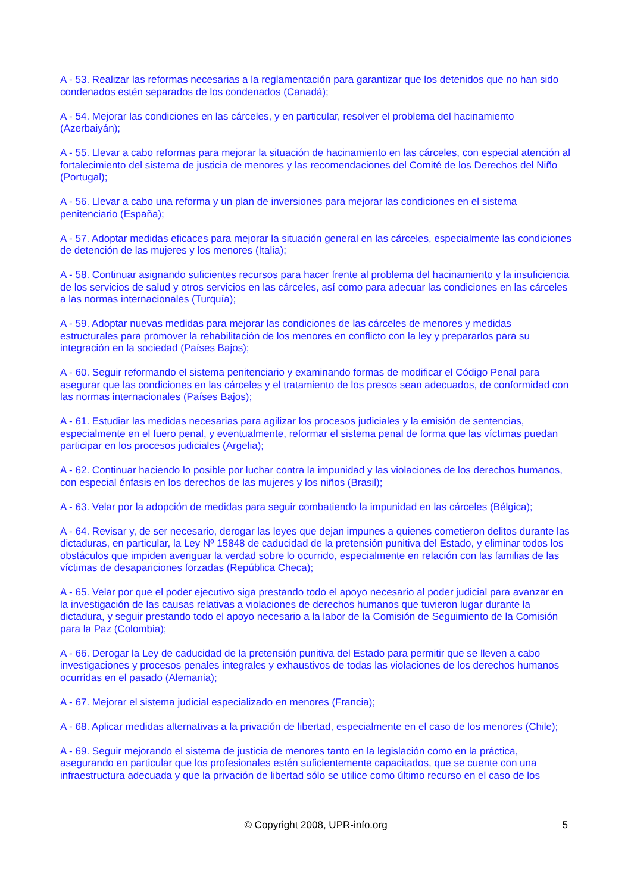A - 53. Realizar las reformas necesarias a la reglamentación para garantizar que los detenidos que no han sido condenados estén separados de los condenados (Canadá);
A - 54. Mejorar las condiciones en las cárceles, y en particular, resolver el problema del hacinamiento (Azerbaiyán);
A - 55. Llevar a cabo reformas para mejorar la situación de hacinamiento en las cárceles, con especial atención al fortalecimiento del sistema de justicia de menores y las recomendaciones del Comité de los Derechos del Niño (Portugal);
A - 56. Llevar a cabo una reforma y un plan de inversiones para mejorar las condiciones en el sistema penitenciario (España);
A - 57. Adoptar medidas eficaces para mejorar la situación general en las cárceles, especialmente las condiciones de detención de las mujeres y los menores (Italia);
A - 58. Continuar asignando suficientes recursos para hacer frente al problema del hacinamiento y la insuficiencia de los servicios de salud y otros servicios en las cárceles, así como para adecuar las condiciones en las cárceles a las normas internacionales (Turquía);
A - 59. Adoptar nuevas medidas para mejorar las condiciones de las cárceles de menores y medidas estructurales para promover la rehabilitación de los menores en conflicto con la ley y prepararlos para su integración en la sociedad (Países Bajos);
A - 60. Seguir reformando el sistema penitenciario y examinando formas de modificar el Código Penal para asegurar que las condiciones en las cárceles y el tratamiento de los presos sean adecuados, de conformidad con las normas internacionales (Países Bajos);
A - 61. Estudiar las medidas necesarias para agilizar los procesos judiciales y la emisión de sentencias, especialmente en el fuero penal, y eventualmente, reformar el sistema penal de forma que las víctimas puedan participar en los procesos judiciales (Argelia);
A - 62. Continuar haciendo lo posible por luchar contra la impunidad y las violaciones de los derechos humanos, con especial énfasis en los derechos de las mujeres y los niños (Brasil);
A - 63. Velar por la adopción de medidas para seguir combatiendo la impunidad en las cárceles (Bélgica);
A - 64. Revisar y, de ser necesario, derogar las leyes que dejan impunes a quienes cometieron delitos durante las dictaduras, en particular, la Ley Nº 15848 de caducidad de la pretensión punitiva del Estado, y eliminar todos los obstáculos que impiden averiguar la verdad sobre lo ocurrido, especialmente en relación con las familias de las víctimas de desapariciones forzadas (República Checa);
A - 65. Velar por que el poder ejecutivo siga prestando todo el apoyo necesario al poder judicial para avanzar en la investigación de las causas relativas a violaciones de derechos humanos que tuvieron lugar durante la dictadura, y seguir prestando todo el apoyo necesario a la labor de la Comisión de Seguimiento de la Comisión para la Paz (Colombia);
A - 66. Derogar la Ley de caducidad de la pretensión punitiva del Estado para permitir que se lleven a cabo investigaciones y procesos penales integrales y exhaustivos de todas las violaciones de los derechos humanos ocurridas en el pasado (Alemania);
A - 67. Mejorar el sistema judicial especializado en menores (Francia);
A - 68. Aplicar medidas alternativas a la privación de libertad, especialmente en el caso de los menores (Chile);
A - 69. Seguir mejorando el sistema de justicia de menores tanto en la legislación como en la práctica, asegurando en particular que los profesionales estén suficientemente capacitados, que se cuente con una infraestructura adecuada y que la privación de libertad sólo se utilice como último recurso en el caso de los
© Copyright 2008, UPR-info.org
5